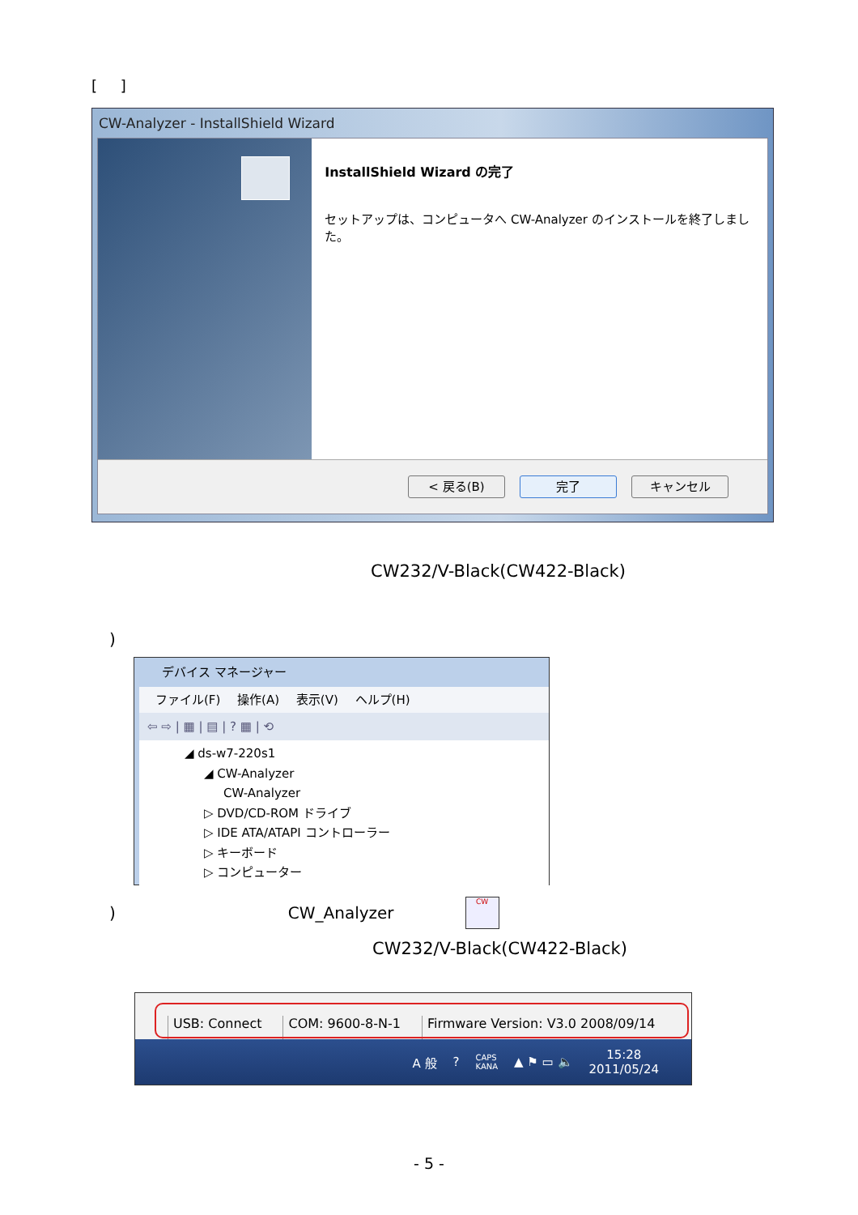[ ]
CW-Analyzer - InstallShield Wizard
InstallShield Wizard の完了
セットアップは、コンピュータへ CW-Analyzer のインストールを終了しました。
< 戻る(B) 完了 キャンセル
CW232/V-Black(CW422-Black)
)
デバイス マネージャー
ファイル(F) 操作(A) 表示(V) ヘルプ(H)
⇦ ⇨ | ▦ | ▤ | ? ▦ | ⟲
◢ ds-w7-220s1
◢ CW-Analyzer
CW-Analyzer
▷ DVD/CD-ROM ドライブ
▷ IDE ATA/ATAPI コントローラー
▷ キーボード
▷ コンピューター
) CW_Analyzer CW
CW232/V-Black(CW422-Black)
USB: Connect COM: 9600-8-N-1 Firmware Version: V3.0 2008/09/14
A 般? CAPS
KANA ▲ ⚑ ▭ 🔈 15:28
2011/05/24
- 5 -